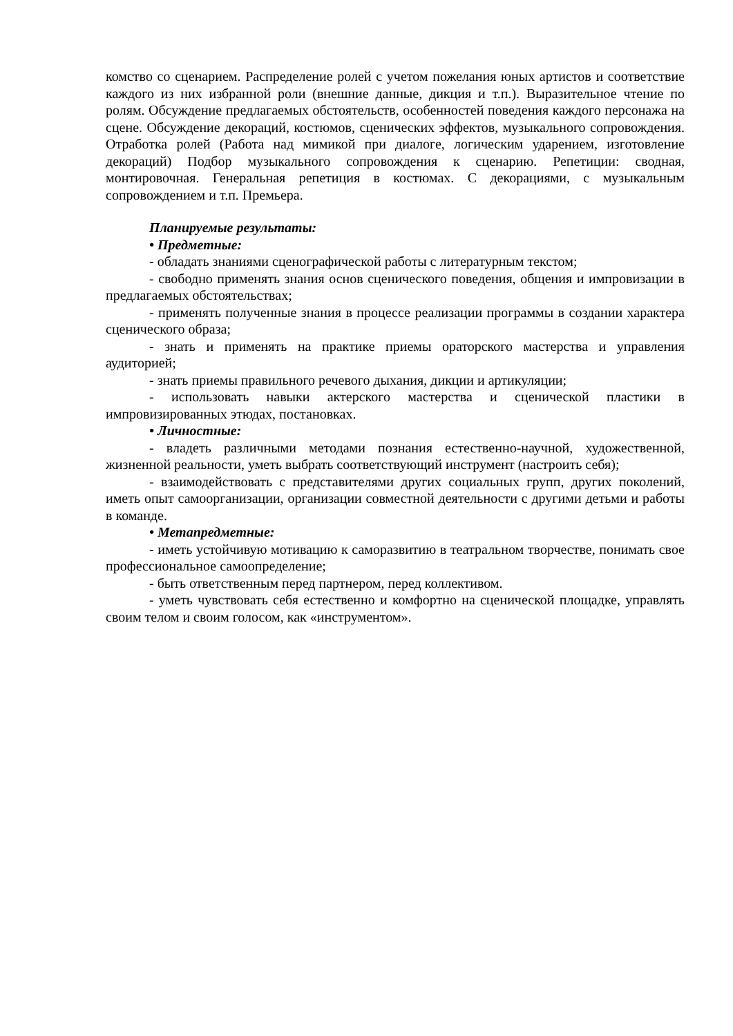комство со сценарием. Распределение ролей с учетом пожелания юных артистов и соответствие каждого из них избранной роли (внешние данные, дикция и т.п.). Выразительное чтение по ролям. Обсуждение предлагаемых обстоятельств, особенностей поведения каждого персонажа на сцене. Обсуждение декораций, костюмов, сценических эффектов, музыкального сопровождения. Отработка ролей (Работа над мимикой при диалоге, логическим ударением, изготовление декораций) Подбор музыкального сопровождения к сценарию. Репетиции: сводная, монтировочная. Генеральная репетиция в костюмах. С декорациями, с музыкальным сопровождением и т.п. Премьера.
Планируемые результаты:
• Предметные:
- обладать знаниями сценографической работы с литературным текстом;
- свободно применять знания основ сценического поведения, общения и импровизации в предлагаемых обстоятельствах;
- применять полученные знания в процессе реализации программы в создании характера сценического образа;
- знать и применять на практике приемы ораторского мастерства и управления аудиторией;
- знать приемы правильного речевого дыхания, дикции и артикуляции;
- использовать навыки актерского мастерства и сценической пластики в импровизированных этюдах, постановках.
• Личностные:
- владеть различными методами познания естественно-научной, художественной, жизненной реальности, уметь выбрать соответствующий инструмент (настроить себя);
- взаимодействовать с представителями других социальных групп, других поколений, иметь опыт самоорганизации, организации совместной деятельности с другими детьми и работы в команде.
• Метапредметные:
- иметь устойчивую мотивацию к саморазвитию в театральном творчестве, понимать свое профессиональное самоопределение;
- быть ответственным перед партнером, перед коллективом.
- уметь чувствовать себя естественно и комфортно на сценической площадке, управлять своим телом и своим голосом, как «инструментом».